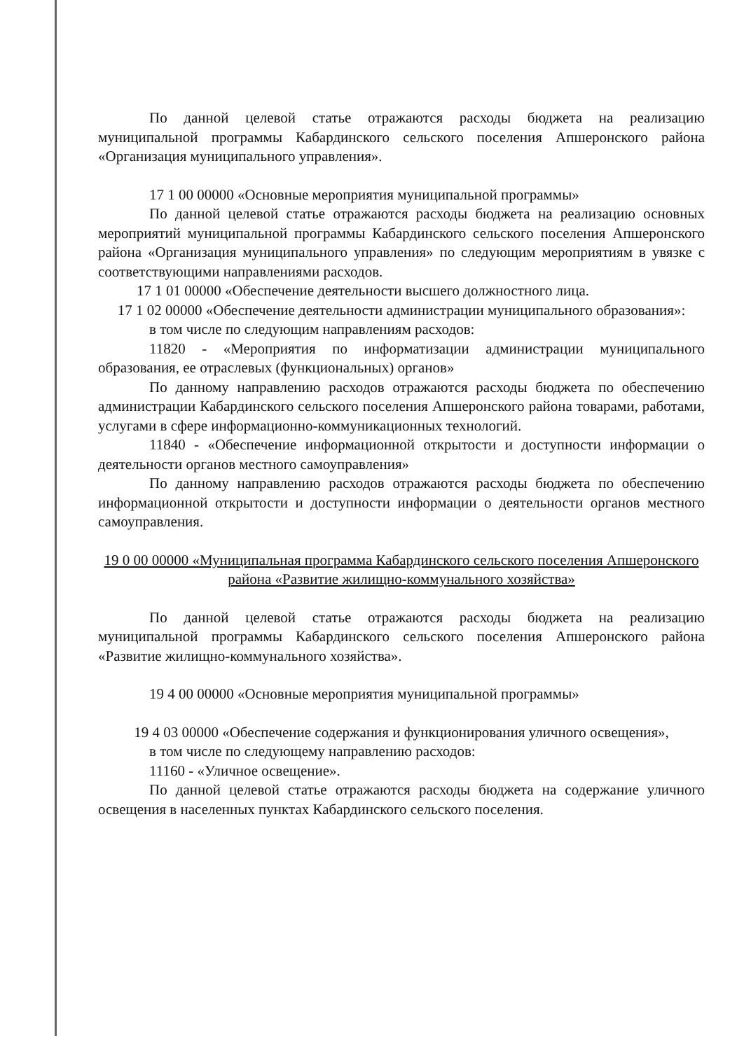По данной целевой статье отражаются расходы бюджета на реализацию муниципальной программы Кабардинского сельского поселения Апшеронского района «Организация муниципального управления».
17 1 00 00000 «Основные мероприятия муниципальной программы»
По данной целевой статье отражаются расходы бюджета на реализацию основных мероприятий муниципальной программы Кабардинского сельского поселения Апшеронского района «Организация муниципального управления» по следующим мероприятиям в увязке с соответствующими направлениями расходов.
17 1 01 00000 «Обеспечение деятельности высшего должностного лица.
17 1 02 00000 «Обеспечение деятельности администрации муниципального образования»:
в том числе по следующим направлениям расходов:
11820 - «Мероприятия по информатизации администрации муниципального образования, ее отраслевых (функциональных) органов»
По данному направлению расходов отражаются расходы бюджета по обеспечению администрации Кабардинского сельского поселения Апшеронского района товарами, работами, услугами в сфере информационно-коммуникационных технологий.
11840 - «Обеспечение информационной открытости и доступности информации о деятельности органов местного самоуправления»
По данному направлению расходов отражаются расходы бюджета по обеспечению информационной открытости и доступности информации о деятельности органов местного самоуправления.
19 0 00 00000 «Муниципальная программа Кабардинского сельского поселения Апшеронского района «Развитие жилищно-коммунального хозяйства»
По данной целевой статье отражаются расходы бюджета на реализацию муниципальной программы Кабардинского сельского поселения Апшеронского района «Развитие жилищно-коммунального хозяйства».
19 4 00 00000 «Основные мероприятия муниципальной программы»
19 4 03 00000 «Обеспечение содержания и функционирования уличного освещения»,
в том числе по следующему направлению расходов:
11160 - «Уличное освещение».
По данной целевой статье отражаются расходы бюджета на содержание уличного освещения в населенных пунктах Кабардинского сельского поселения.